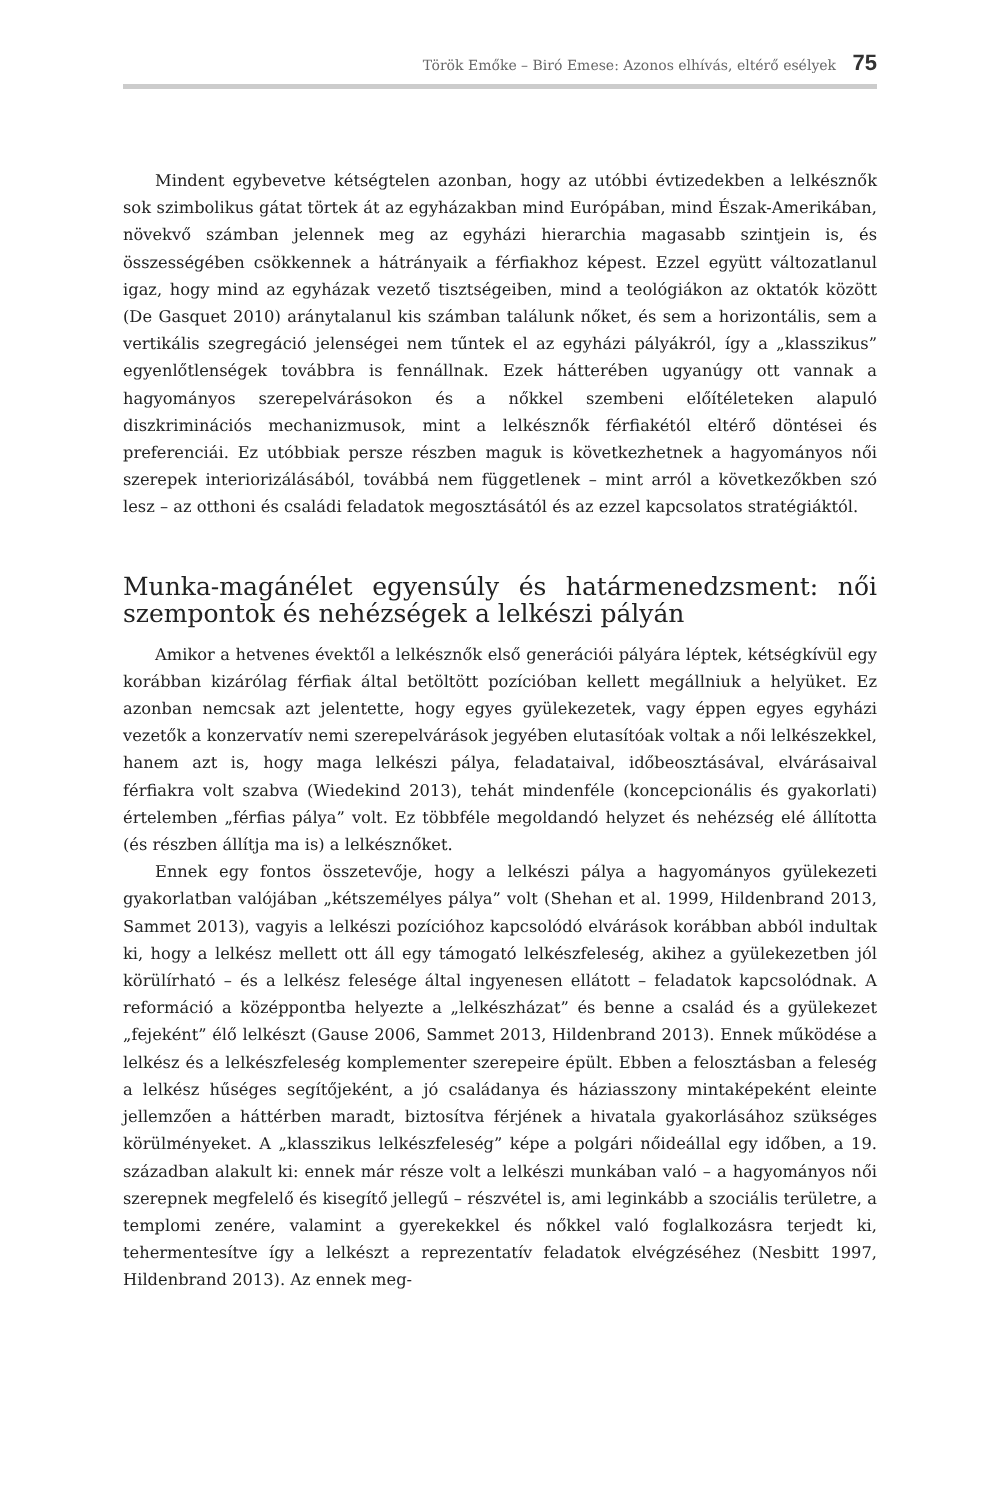Török Emőke – Biró Emese: Azonos elhívás, eltérő esélyek 75
Mindent egybevetve kétségtelen azonban, hogy az utóbbi évtizedekben a lelkésznők sok szimbolikus gátat törtek át az egyházakban mind Európában, mind Észak-Amerikában, növekvő számban jelennek meg az egyházi hierarchia magasabb szintjein is, és összességében csökkennek a hátrányaik a férfiakhoz képest. Ezzel együtt változatlanul igaz, hogy mind az egyházak vezető tisztségeiben, mind a teológiákon az oktatók között (De Gasquet 2010) aránytalanul kis számban találunk nőket, és sem a horizontális, sem a vertikális szegregáció jelenségei nem tűntek el az egyházi pályákról, így a „klasszikus” egyenlőtlenségek továbbra is fennállnak. Ezek hátterében ugyanúgy ott vannak a hagyományos szerepelvárásokon és a nőkkel szembeni előítéleteken alapuló diszkriminációs mechanizmusok, mint a lelkésznők férfiakétól eltérő döntései és preferenciái. Ez utóbbiak persze részben maguk is következhetnek a hagyományos női szerepek interiorizálásából, továbbá nem függetlenek – mint arról a következőkben szó lesz – az otthoni és családi feladatok megosztásától és az ezzel kapcsolatos stratégiáktól.
Munka-magánélet egyensúly és határmenedzsment: női szempontok és nehézségek a lelkészi pályán
Amikor a hetvenes évektől a lelkésznők első generációi pályára léptek, kétségkívül egy korábban kizárólag férfiak által betöltött pozícióban kellett megállniuk a helyüket. Ez azonban nemcsak azt jelentette, hogy egyes gyülekezetek, vagy éppen egyes egyházi vezetők a konzervatív nemi szerepelvárások jegyében elutasítóak voltak a női lelkészekkel, hanem azt is, hogy maga lelkészi pálya, feladataival, időbeosztásával, elvárásaival férfiakra volt szabva (Wiedekind 2013), tehát mindenféle (koncepcionális és gyakorlati) értelemben „férfias pálya” volt. Ez többféle megoldandó helyzet és nehézség elé állította (és részben állítja ma is) a lelkésznőket.
Ennek egy fontos összetevője, hogy a lelkészi pálya a hagyományos gyülekezeti gyakorlatban valójában „kétszemélyes pálya” volt (Shehan et al. 1999, Hildenbrand 2013, Sammet 2013), vagyis a lelkészi pozícióhoz kapcsolódó elvárások korábban abból indultak ki, hogy a lelkész mellett ott áll egy támogató lelkészfeleség, akihez a gyülekezetben jól körülírható – és a lelkész felesége által ingyenesen ellátott – feladatok kapcsolódnak. A reformáció a középpontba helyezte a „lelkészházat” és benne a család és a gyülekezet „fejeként” élő lelkészt (Gause 2006, Sammet 2013, Hildenbrand 2013). Ennek működése a lelkész és a lelkészfeleség komplementer szerepeire épült. Ebben a felosztásban a feleség a lelkész hűséges segítőjeként, a jó családanya és háziasszony mintaképeként eleinte jellemzően a háttérben maradt, biztosítva férjének a hivatala gyakorlásához szükséges körülményeket. A „klasszikus lelkészfeleség” képe a polgári nőideállal egy időben, a 19. században alakult ki: ennek már része volt a lelkészi munkában való – a hagyományos női szerepnek megfelelő és kisegítő jellegű – részvétel is, ami leginkább a szociális területre, a templomi zenére, valamint a gyerekekkel és nőkkel való foglalkozásra terjedt ki, tehermentesítve így a lelkészt a reprezentatív feladatok elvégzéséhez (Nesbitt 1997, Hildenbrand 2013). Az ennek meg-